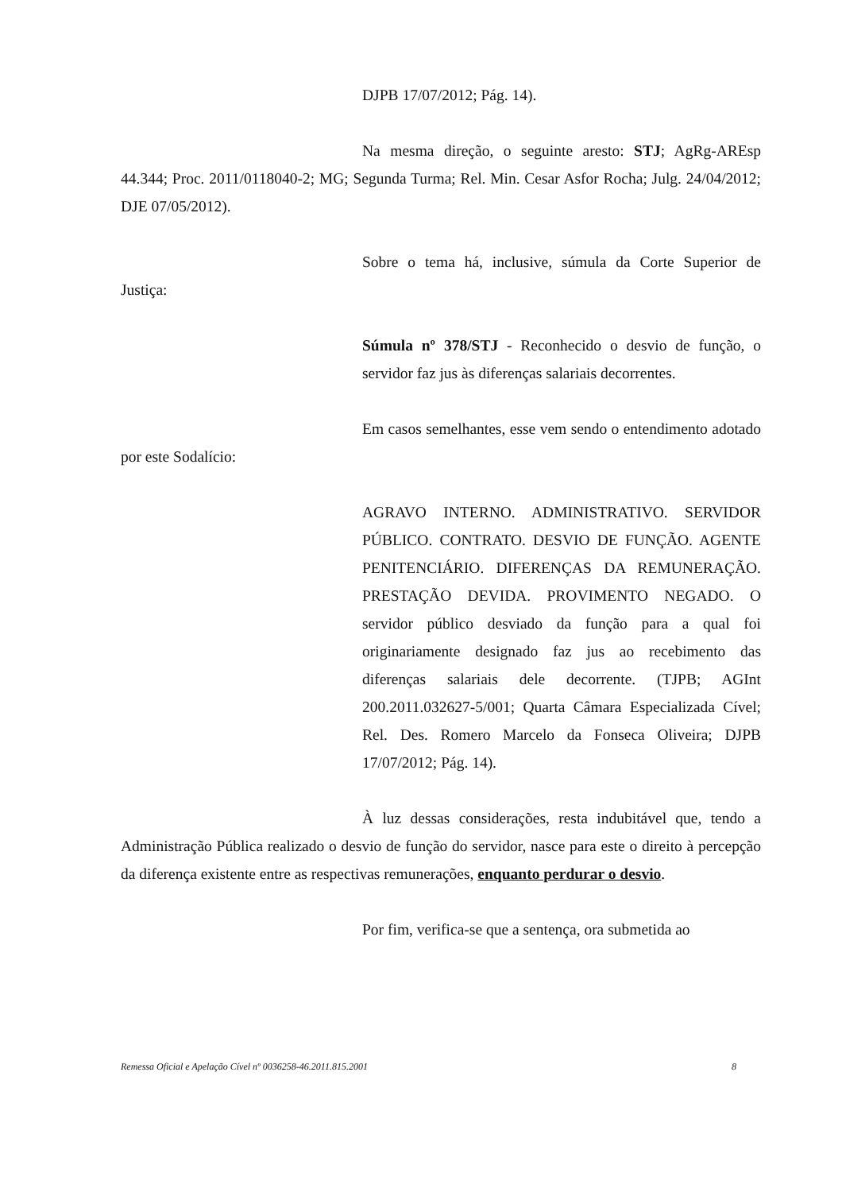DJPB 17/07/2012; Pág. 14).
Na mesma direção, o seguinte aresto: STJ; AgRg-AREsp 44.344; Proc. 2011/0118040-2; MG; Segunda Turma; Rel. Min. Cesar Asfor Rocha; Julg. 24/04/2012; DJE 07/05/2012).
Sobre o tema há, inclusive, súmula da Corte Superior de Justiça:
Súmula nº 378/STJ - Reconhecido o desvio de função, o servidor faz jus às diferenças salariais decorrentes.
Em casos semelhantes, esse vem sendo o entendimento adotado por este Sodalício:
AGRAVO INTERNO. ADMINISTRATIVO. SERVIDOR PÚBLICO. CONTRATO. DESVIO DE FUNÇÃO. AGENTE PENITENCIÁRIO. DIFERENÇAS DA REMUNERAÇÃO. PRESTAÇÃO DEVIDA. PROVIMENTO NEGADO. O servidor público desviado da função para a qual foi originariamente designado faz jus ao recebimento das diferenças salariais dele decorrente. (TJPB; AGInt 200.2011.032627-5/001; Quarta Câmara Especializada Cível; Rel. Des. Romero Marcelo da Fonseca Oliveira; DJPB 17/07/2012; Pág. 14).
À luz dessas considerações, resta indubitável que, tendo a Administração Pública realizado o desvio de função do servidor, nasce para este o direito à percepção da diferença existente entre as respectivas remunerações, enquanto perdurar o desvio.
Por fim, verifica-se que a sentença, ora submetida ao
Remessa Oficial e Apelação Cível nº 0036258-46.2011.815.2001 8